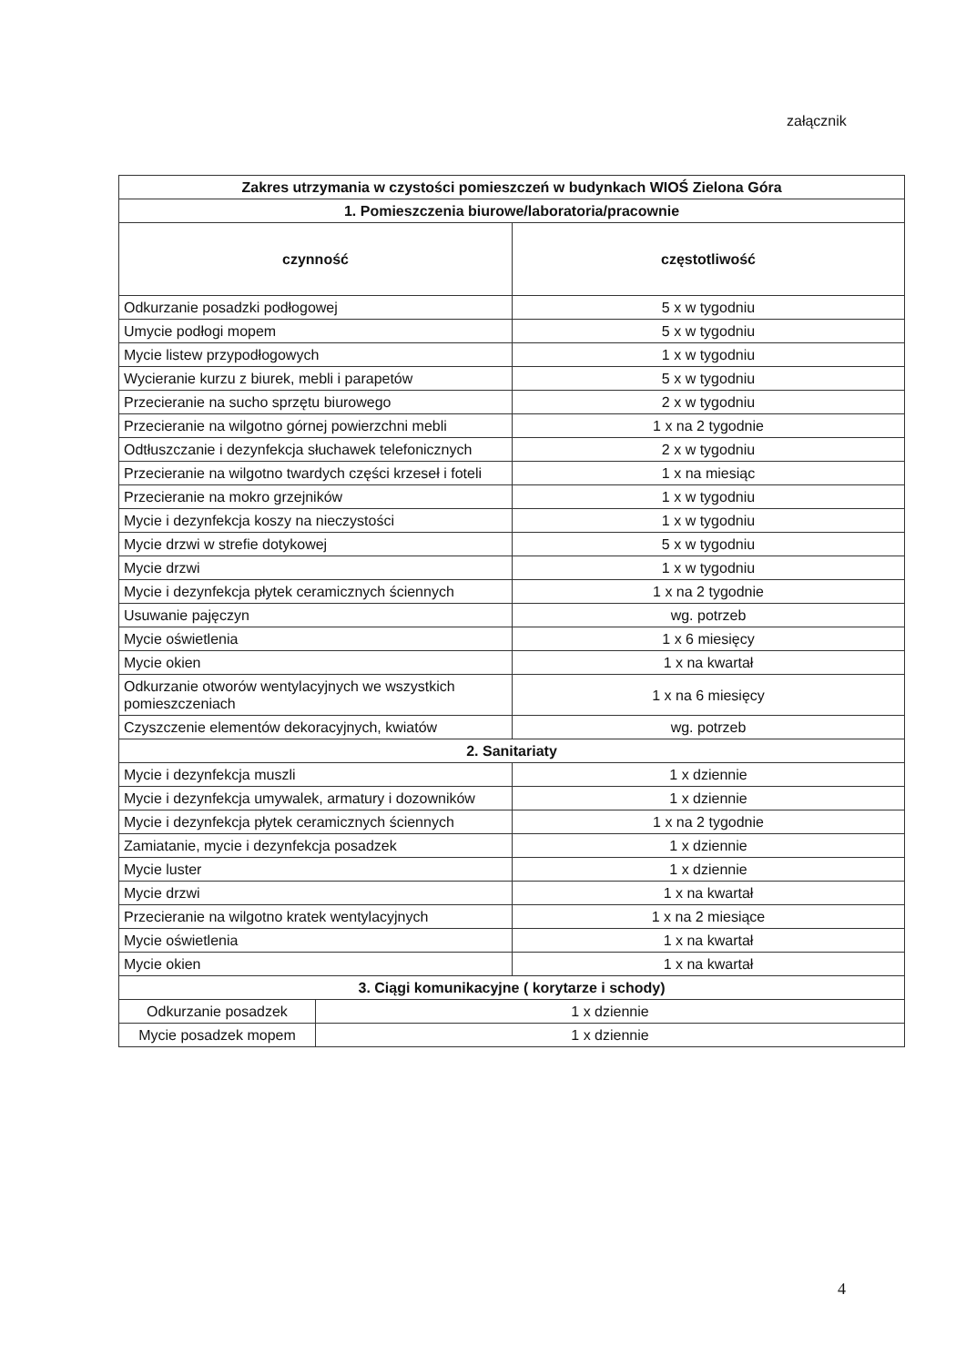załącznik
| Zakres utrzymania w czystości pomieszczeń w budynkach WIOŚ Zielona Góra | | |
| --- | --- | --- |
| 1. Pomieszczenia biurowe/laboratoria/pracownie | | |
| czynność | | częstotliwość |
| Odkurzanie posadzki podłogowej | | 5 x w tygodniu |
| Umycie podłogi mopem | | 5 x w tygodniu |
| Mycie listew przypodłogowych | | 1 x w tygodniu |
| Wycieranie kurzu z biurek, mebli i parapetów | | 5 x w tygodniu |
| Przecieranie na sucho sprzętu biurowego | | 2 x w tygodniu |
| Przecieranie na wilgotno górnej powierzchni mebli | | 1 x na 2 tygodnie |
| Odtłuszczanie i dezynfekcja słuchawek telefonicznych | | 2 x w tygodniu |
| Przecieranie na wilgotno twardych części krzeseł i foteli | | 1 x na miesiąc |
| Przecieranie na mokro grzejników | | 1 x w tygodniu |
| Mycie i dezynfekcja koszy na nieczystości | | 1 x w tygodniu |
| Mycie drzwi w strefie dotykowej | | 5 x w tygodniu |
| Mycie drzwi | | 1 x w tygodniu |
| Mycie i dezynfekcja płytek ceramicznych ściennych | | 1 x na 2 tygodnie |
| Usuwanie pajęczyn | | wg. potrzeb |
| Mycie oświetlenia | | 1 x 6 miesięcy |
| Mycie okien | | 1 x na kwartał |
| Odkurzanie otworów wentylacyjnych we wszystkich pomieszczeniach | | 1 x na 6 miesięcy |
| Czyszczenie elementów dekoracyjnych, kwiatów | | wg. potrzeb |
| 2. Sanitariaty | | |
| Mycie i dezynfekcja muszli | | 1 x dziennie |
| Mycie i dezynfekcja umywalek, armatury i dozowników | | 1 x dziennie |
| Mycie i dezynfekcja płytek ceramicznych ściennych | | 1 x na 2 tygodnie |
| Zamiatanie, mycie i dezynfekcja posadzek | | 1 x dziennie |
| Mycie luster | | 1 x dziennie |
| Mycie drzwi | | 1 x na kwartał |
| Przecieranie na wilgotno kratek wentylacyjnych | | 1 x na 2 miesiące |
| Mycie oświetlenia | | 1 x na kwartał |
| Mycie okien | | 1 x na kwartał |
| 3. Ciągi komunikacyjne ( korytarze i schody) | | |
| Odkurzanie posadzek | 1 x dziennie | |
| Mycie posadzek mopem | 1 x dziennie | |
4